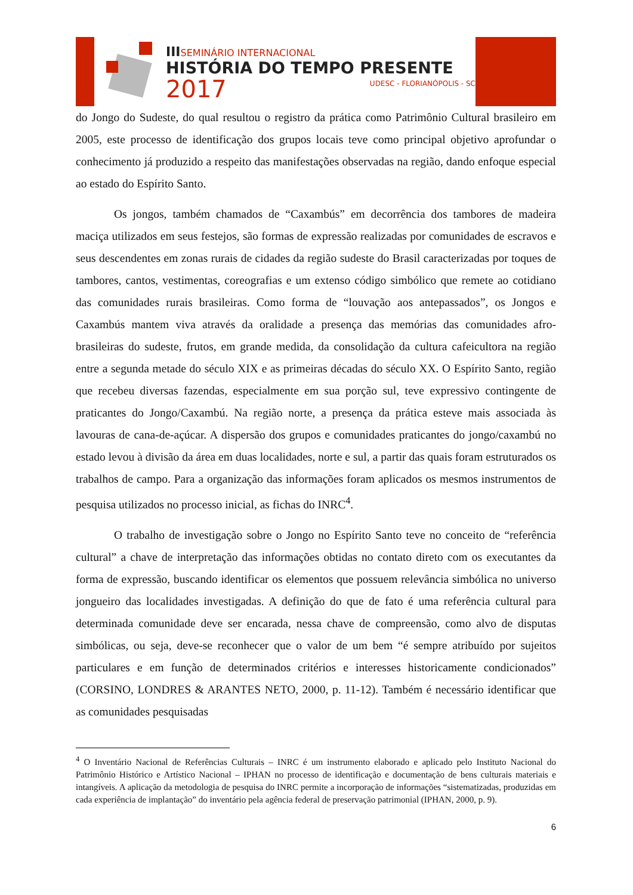IIISEMINÁRIO INTERNACIONAL
HISTÓRIA DO TEMPO PRESENTE
2017 UDESC - FLORIANÓPOLIS - SC
do Jongo do Sudeste, do qual resultou o registro da prática como Patrimônio Cultural brasileiro em 2005, este processo de identificação dos grupos locais teve como principal objetivo aprofundar o conhecimento já produzido a respeito das manifestações observadas na região, dando enfoque especial ao estado do Espírito Santo.
Os jongos, também chamados de “Caxambús” em decorrência dos tambores de madeira maciça utilizados em seus festejos, são formas de expressão realizadas por comunidades de escravos e seus descendentes em zonas rurais de cidades da região sudeste do Brasil caracterizadas por toques de tambores, cantos, vestimentas, coreografias e um extenso código simbólico que remete ao cotidiano das comunidades rurais brasileiras. Como forma de “louvação aos antepassados”, os Jongos e Caxambús mantem viva através da oralidade a presença das memórias das comunidades afro-brasileiras do sudeste, frutos, em grande medida, da consolidação da cultura cafeicultora na região entre a segunda metade do século XIX e as primeiras décadas do século XX. O Espírito Santo, região que recebeu diversas fazendas, especialmente em sua porção sul, teve expressivo contingente de praticantes do Jongo/Caxambú. Na região norte, a presença da prática esteve mais associada às lavouras de cana-de-açúcar. A dispersão dos grupos e comunidades praticantes do jongo/caxambú no estado levou à divisão da área em duas localidades, norte e sul, a partir das quais foram estruturados os trabalhos de campo. Para a organização das informações foram aplicados os mesmos instrumentos de pesquisa utilizados no processo inicial, as fichas do INRC<sup>4</sup>.
O trabalho de investigação sobre o Jongo no Espírito Santo teve no conceito de “referência cultural” a chave de interpretação das informações obtidas no contato direto com os executantes da forma de expressão, buscando identificar os elementos que possuem relevância simbólica no universo jongueiro das localidades investigadas. A definição do que de fato é uma referência cultural para determinada comunidade deve ser encarada, nessa chave de compreensão, como alvo de disputas simbólicas, ou seja, deve-se reconhecer que o valor de um bem “é sempre atribuído por sujeitos particulares e em função de determinados critérios e interesses historicamente condicionados” (CORSINO, LONDRES & ARANTES NETO, 2000, p. 11-12). Também é necessário identificar que as comunidades pesquisadas
<sup>4</sup> O Inventário Nacional de Referências Culturais – INRC é um instrumento elaborado e aplicado pelo Instituto Nacional do Patrimônio Histórico e Artístico Nacional – IPHAN no processo de identificação e documentação de bens culturais materiais e intangíveis. A aplicação da metodologia de pesquisa do INRC permite a incorporação de informações “sistematizadas, produzidas em cada experiência de implantação” do inventário pela agência federal de preservação patrimonial (IPHAN, 2000, p. 9).
6